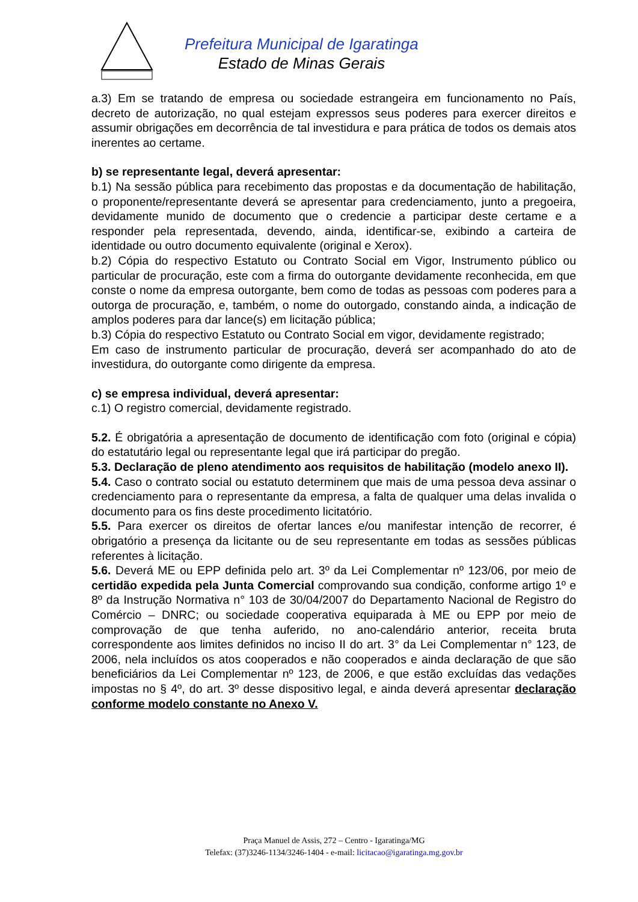Prefeitura Municipal de Igaratinga
Estado de Minas Gerais
a.3) Em se tratando de empresa ou sociedade estrangeira em funcionamento no País, decreto de autorização, no qual estejam expressos seus poderes para exercer direitos e assumir obrigações em decorrência de tal investidura e para prática de todos os demais atos inerentes ao certame.
b) se representante legal, deverá apresentar:
b.1) Na sessão pública para recebimento das propostas e da documentação de habilitação, o proponente/representante deverá se apresentar para credenciamento, junto a pregoeira, devidamente munido de documento que o credencie a participar deste certame e a responder pela representada, devendo, ainda, identificar-se, exibindo a carteira de identidade ou outro documento equivalente (original e Xerox).
b.2) Cópia do respectivo Estatuto ou Contrato Social em Vigor, Instrumento público ou particular de procuração, este com a firma do outorgante devidamente reconhecida, em que conste o nome da empresa outorgante, bem como de todas as pessoas com poderes para a outorga de procuração, e, também, o nome do outorgado, constando ainda, a indicação de amplos poderes para dar lance(s) em licitação pública;
b.3) Cópia do respectivo Estatuto ou Contrato Social em vigor, devidamente registrado;
Em caso de instrumento particular de procuração, deverá ser acompanhado do ato de investidura, do outorgante como dirigente da empresa.
c) se empresa individual, deverá apresentar:
c.1) O registro comercial, devidamente registrado.
5.2. É obrigatória a apresentação de documento de identificação com foto (original e cópia) do estatutário legal ou representante legal que irá participar do pregão.
5.3. Declaração de pleno atendimento aos requisitos de habilitação (modelo anexo II).
5.4. Caso o contrato social ou estatuto determinem que mais de uma pessoa deva assinar o credenciamento para o representante da empresa, a falta de qualquer uma delas invalida o documento para os fins deste procedimento licitatório.
5.5. Para exercer os direitos de ofertar lances e/ou manifestar intenção de recorrer, é obrigatório a presença da licitante ou de seu representante em todas as sessões públicas referentes à licitação.
5.6. Deverá ME ou EPP definida pelo art. 3º da Lei Complementar nº 123/06, por meio de certidão expedida pela Junta Comercial comprovando sua condição, conforme artigo 1º e 8º da Instrução Normativa n° 103 de 30/04/2007 do Departamento Nacional de Registro do Comércio – DNRC; ou sociedade cooperativa equiparada à ME ou EPP por meio de comprovação de que tenha auferido, no ano-calendário anterior, receita bruta correspondente aos limites definidos no inciso II do art. 3° da Lei Complementar n° 123, de 2006, nela incluídos os atos cooperados e não cooperados e ainda declaração de que são beneficiários da Lei Complementar nº 123, de 2006, e que estão excluídas das vedações impostas no § 4º, do art. 3º desse dispositivo legal, e ainda deverá apresentar declaração conforme modelo constante no Anexo V.
Praça Manuel de Assis, 272 – Centro - Igaratinga/MG
Telefax: (37)3246-1134/3246-1404 - e-mail: licitacao@igaratinga.mg.gov.br